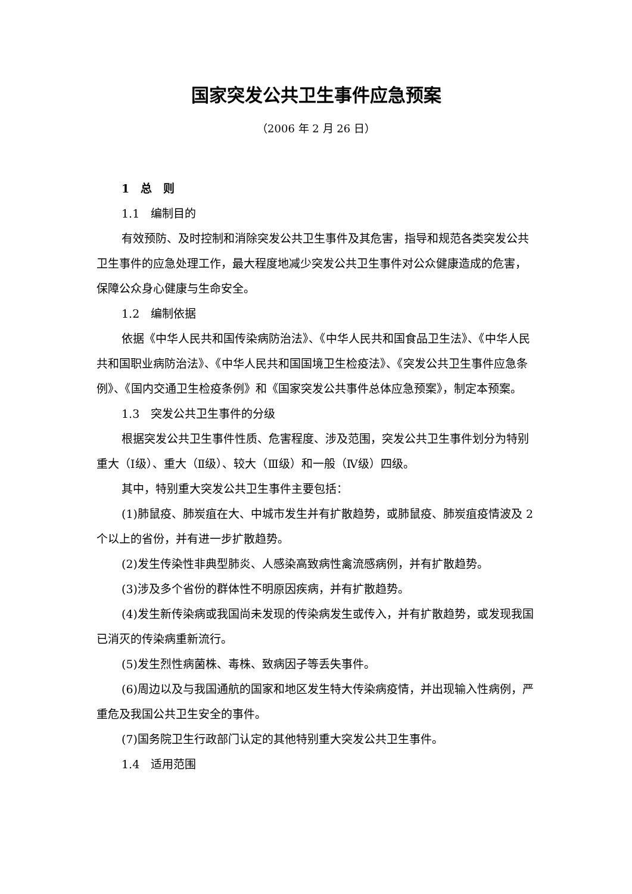国家突发公共卫生事件应急预案
（2006 年 2 月 26 日）
1　总　则
1.1　编制目的
有效预防、及时控制和消除突发公共卫生事件及其危害，指导和规范各类突发公共卫生事件的应急处理工作，最大程度地减少突发公共卫生事件对公众健康造成的危害，保障公众身心健康与生命安全。
1.2　编制依据
依据《中华人民共和国传染病防治法》、《中华人民共和国食品卫生法》、《中华人民共和国职业病防治法》、《中华人民共和国国境卫生检疫法》、《突发公共卫生事件应急条例》、《国内交通卫生检疫条例》和《国家突发公共事件总体应急预案》，制定本预案。
1.3　突发公共卫生事件的分级
根据突发公共卫生事件性质、危害程度、涉及范围，突发公共卫生事件划分为特别重大（Ⅰ级）、重大（Ⅱ级）、较大（Ⅲ级）和一般（Ⅳ级）四级。
其中，特别重大突发公共卫生事件主要包括：
(1)肺鼠疫、肺炭疽在大、中城市发生并有扩散趋势，或肺鼠疫、肺炭疽疫情波及 2 个以上的省份，并有进一步扩散趋势。
(2)发生传染性非典型肺炎、人感染高致病性禽流感病例，并有扩散趋势。
(3)涉及多个省份的群体性不明原因疾病，并有扩散趋势。
(4)发生新传染病或我国尚未发现的传染病发生或传入，并有扩散趋势，或发现我国已消灭的传染病重新流行。
(5)发生烈性病菌株、毒株、致病因子等丢失事件。
(6)周边以及与我国通航的国家和地区发生特大传染病疫情，并出现输入性病例，严重危及我国公共卫生安全的事件。
(7)国务院卫生行政部门认定的其他特别重大突发公共卫生事件。
1.4　适用范围